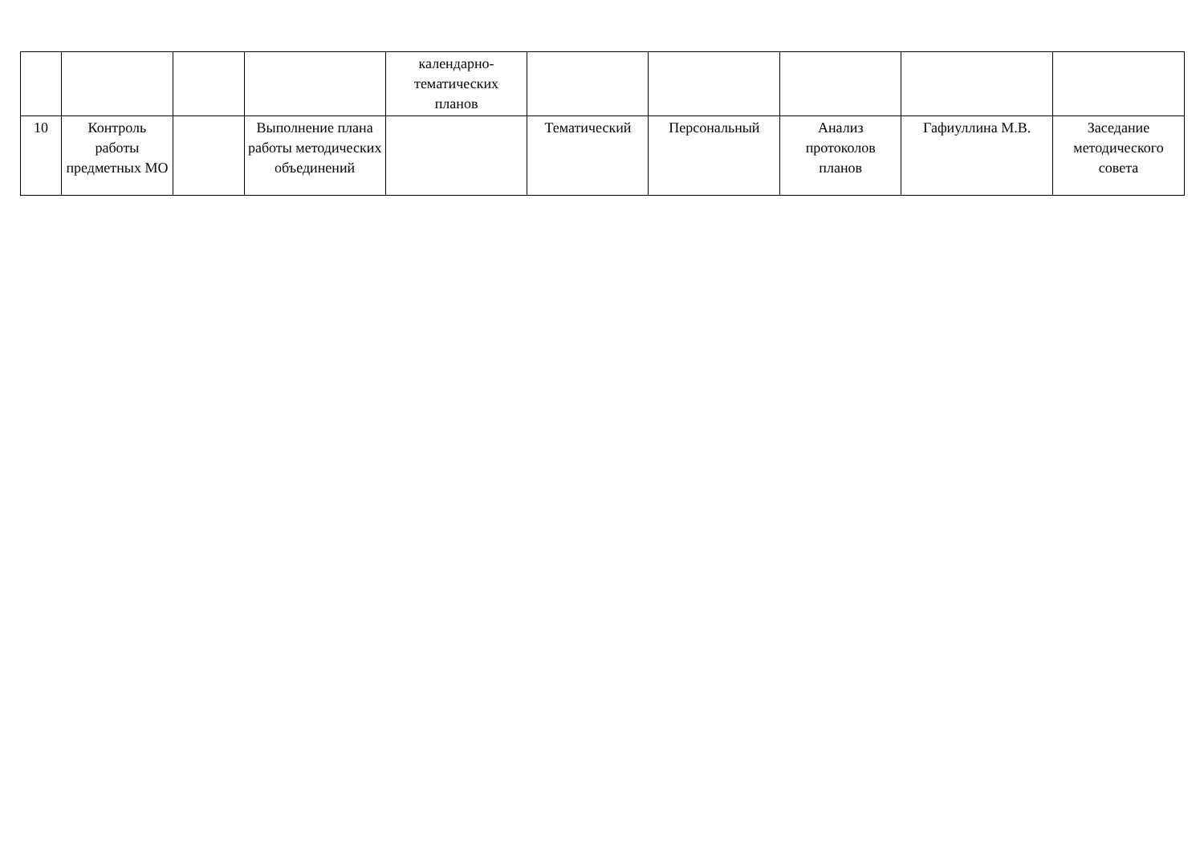| | | | | календарно- тематических планов | | | | | |
| 10 | Контроль работы предметных МО | | Выполнение плана работы методических объединений | | Тематический | Персональный | Анализ протоколов планов | Гафиуллина М.В. | Заседание методического совета |